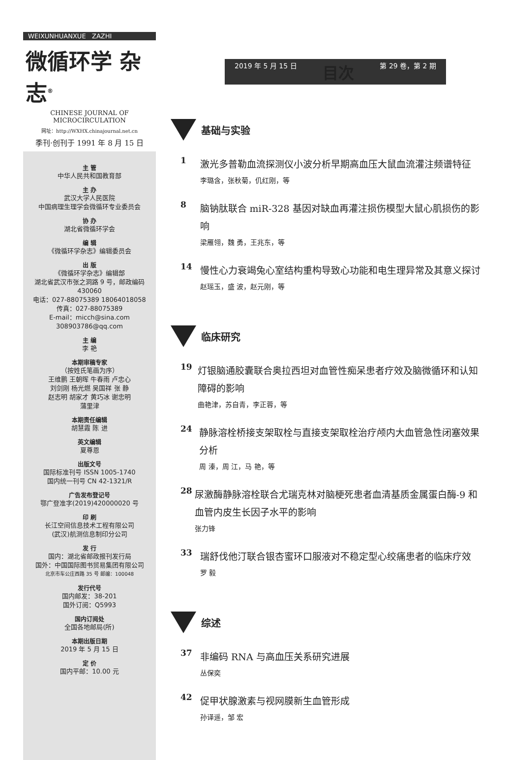WEIXUNHUANXUE ZAZHI
微循环学 杂志<sup>®</sup>
CHINESE JOURNAL OF MICROCIRCULATION
网址：http://WXHX.chinajournal.net.cn
季刊·创刊于 1991 年 8 月 15 日
主 管
中华人民共和国教育部
主 办
武汉大学人民医院
中国病理生理学会微循环专业委员会
协 办
湖北省微循环学会
编 辑
《微循环学杂志》编辑委员会
出 版
《微循环学杂志》编辑部
湖北省武汉市张之洞路 9 号，邮政编码 430060
电话：027-88075389 18064018058
传真：027-88075389
E-mail：micch@sina.com
308903786@qq.com
主 编
李 艳
本期审稿专家
（按姓氏笔画为序）
王维鹏 王朝晖 牛春雨 卢忠心
刘剑刚 杨光燃 吴国祥 张 静
赵志明 胡家才 黄巧冰 谢忠明
蒲里津
本期责任编辑
胡慧霞 陈 进
英文编辑
夏尊恩
出版文号
国际标准刊号 ISSN 1005-1740
国内统一刊号 CN 42-1321/R
广告发布登记号
鄂广登准字(2019)420000020 号
印 刷
长江空间信息技术工程有限公司
(武汉)航测信息制印分公司
发 行
国内：湖北省邮政报刊发行局
国外：中国国际图书贸易集团有限公司
北京市车公庄西路 35 号 邮编：100048
发行代号
国内邮发：38-201
国外订阅：Q5993
国内订阅处
全国各地邮局(所)
本期出版日期
2019 年 5 月 15 日
定 价
国内平邮：10.00 元
2019 年 5 月 15 日 目次 第 29 卷，第 2 期
基础与实验
1
激光多普勒血流探测仪小波分析早期高血压大鼠血流灌注频谱特征
李璐含，张秋菊，仉红刚，等
8
脑钠肽联合 miR-328 基因对缺血再灌注损伤模型大鼠心肌损伤的影响
梁雁翎，魏 勇，王兆东，等
14
慢性心力衰竭兔心室结构重构导致心功能和电生理异常及其意义探讨
赵瑶玉，盛 波，赵元刚，等
临床研究
19
灯银脑通胶囊联合奥拉西坦对血管性痴呆患者疗效及脑微循环和认知障碍的影响
曲艳津，苏自青，李正蓉，等
24
静脉溶栓桥接支架取栓与直接支架取栓治疗颅内大血管急性闭塞效果分析
周 溱，周 江，马 艳，等
28
尿激酶静脉溶栓联合尤瑞克林对脑梗死患者血清基质金属蛋白酶-9 和血管内皮生长因子水平的影响
张力锋
33
瑞舒伐他汀联合银杏蜜环口服液对不稳定型心绞痛患者的临床疗效
罗 毅
综述
37
非编码 RNA 与高血压关系研究进展
丛保奕
42
促甲状腺激素与视网膜新生血管形成
孙译遥，邹 宏